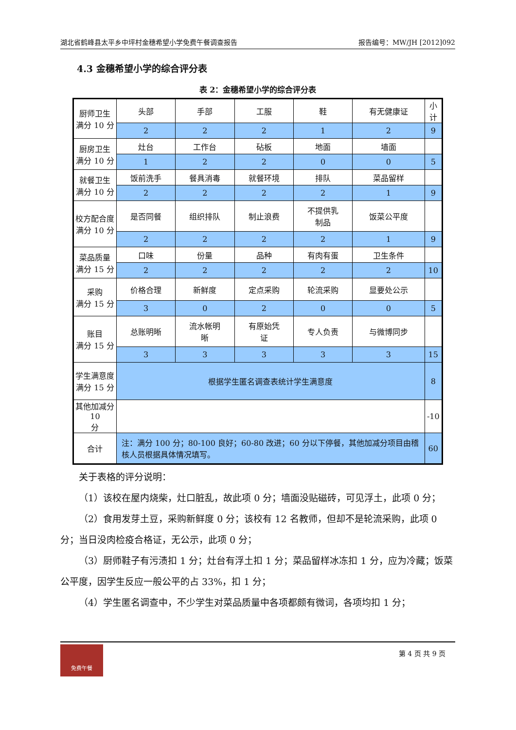湖北省鹤峰县太平乡中坪村金穗希望小学免费午餐调查报告 报告编号：MW/JH [2012]092
4.3 金穗希望小学的综合评分表
表 2：金穗希望小学的综合评分表
| 厨师卫生 满分 10 分 | 头部 | 手部 | 工服 | 鞋 | 有无健康证 | 小计 |
| | 2 | 2 | 2 | 1 | 2 | 9 |
| 厨房卫生 满分 10 分 | 灶台 | 工作台 | 砧板 | 地面 | 墙面 | |
| | 1 | 2 | 2 | 0 | 0 | 5 |
| 就餐卫生 满分 10 分 | 饭前洗手 | 餐具消毒 | 就餐环境 | 排队 | 菜品留样 | |
| | 2 | 2 | 2 | 2 | 1 | 9 |
| 校方配合度 满分 10 分 | 是否同餐 | 组织排队 | 制止浪费 | 不提供乳 制品 | 饭菜公平度 | |
| | 2 | 2 | 2 | 2 | 1 | 9 |
| 菜品质量 满分 15 分 | 口味 | 份量 | 品种 | 有肉有蛋 | 卫生条件 | |
| | 2 | 2 | 2 | 2 | 2 | 10 |
| 采购 满分 15 分 | 价格合理 | 新鲜度 | 定点采购 | 轮流采购 | 显要处公示 | |
| | 3 | 0 | 2 | 0 | 0 | 5 |
| 账目 满分 15 分 | 总账明晰 | 流水帐明 晰 | 有原始凭 证 | 专人负责 | 与微博同步 | |
| | 3 | 3 | 3 | 3 | 3 | 15 |
| 学生满意度 满分 15 分 | 根据学生匿名调查表统计学生满意度 | | | | | 8 |
| 其他加减分 10 分 | | | | | | -10 |
| 合计 | 注：满分 100 分；80-100 良好；60-80 改进；60 分以下停餐，其他加减分项目由稽核人员根据具体情况填写。 | | | | | 60 |
关于表格的评分说明：
（1）该校在屋内烧柴，灶口脏乱，故此项 0 分；墙面没贴磁砖，可见浮土，此项 0 分；
（2）食用发芽土豆，采购新鲜度 0 分；该校有 12 名教师，但却不是轮流采购，此项 0 分；当日没肉检疫合格证，无公示，此项 0 分；
（3）厨师鞋子有污渍扣 1 分；灶台有浮土扣 1 分；菜品留样冰冻扣 1 分，应为冷藏；饭菜公平度，因学生反应一般公平的占 33%，扣 1 分；
（4）学生匿名调查中，不少学生对菜品质量中各项都颇有微词，各项均扣 1 分；
免费午餐
第 4 页 共 9 页